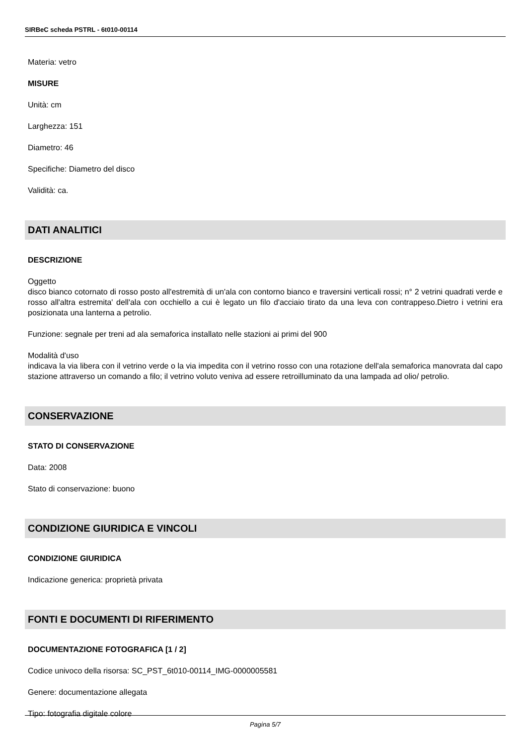SIRBeC scheda PSTRL - 6t010-00114
Materia: vetro
MISURE
Unità: cm
Larghezza: 151
Diametro: 46
Specifiche: Diametro del disco
Validità: ca.
DATI ANALITICI
DESCRIZIONE
Oggetto
disco bianco cotornato di rosso posto all'estremità di un'ala con contorno bianco e traversini verticali rossi; n° 2 vetrini quadrati verde e rosso all'altra estremita' dell'ala con occhiello a cui è legato un filo d'acciaio tirato da una leva con contrappeso.Dietro i vetrini era posizionata una lanterna a petrolio.
Funzione: segnale per treni ad ala semaforica installato nelle stazioni ai primi del 900
Modalità d'uso
indicava la via libera con il vetrino verde o la via impedita con il vetrino rosso con una rotazione dell'ala semaforica manovrata dal capo stazione attraverso un comando a filo; il vetrino voluto veniva ad essere retroilluminato da una lampada ad olio/ petrolio.
CONSERVAZIONE
STATO DI CONSERVAZIONE
Data: 2008
Stato di conservazione: buono
CONDIZIONE GIURIDICA E VINCOLI
CONDIZIONE GIURIDICA
Indicazione generica: proprietà privata
FONTI E DOCUMENTI DI RIFERIMENTO
DOCUMENTAZIONE FOTOGRAFICA [1 / 2]
Codice univoco della risorsa: SC_PST_6t010-00114_IMG-0000005581
Genere: documentazione allegata
Tipo: fotografia digitale colore
Pagina 5/7